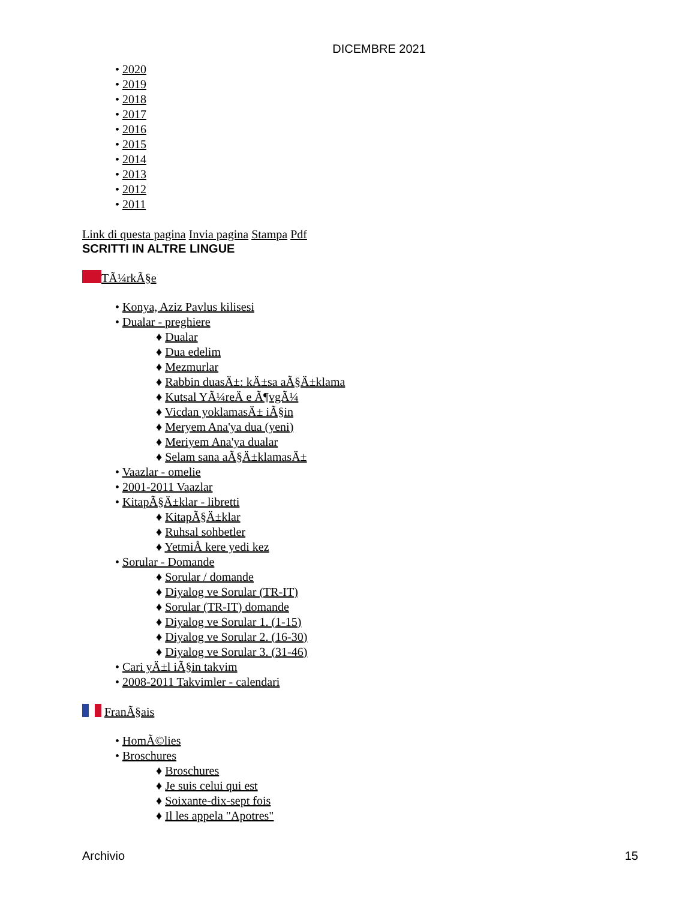DICEMBRE 2021
• 2020
• 2019
• 2018
• 2017
• 2016
• 2015
• 2014
• 2013
• 2012
• 2011
Link di questa pagina Invia pagina Stampa Pdf
SCRITTI IN ALTRE LINGUE
TÃ¼rkÃ§e
• Konya, Aziz Pavlus kilisesi
• Dualar - preghiere
♦ Dualar
♦ Dua edelim
♦ Mezmurlar
♦ Rabbin duasÄ±: kÄ±sa aÃ§Ä±klama
♦ Kutsal YÃ¼reÄ e Ã¶vgÃ¼
♦ Vicdan yoklamasÄ± iÃ§in
♦ Meryem Ana'ya dua (yeni)
♦ Meriyem Ana'ya dualar
♦ Selam sana aÃ§Ä±klamasÄ±
• Vaazlar - omelie
• 2001-2011 Vaazlar
• KitapÃ§Ä±klar - libretti
♦ KitapÃ§Ä±klar
♦ Ruhsal sohbetler
♦ YetmiÅ kere yedi kez
• Sorular - Domande
♦ Sorular / domande
♦ Diyalog ve Sorular (TR-IT)
♦ Sorular (TR-IT) domande
♦ Diyalog ve Sorular 1. (1-15)
♦ Diyalog ve Sorular 2. (16-30)
♦ Diyalog ve Sorular 3. (31-46)
• Cari yÄ±l iÃ§in takvim
• 2008-2011 Takvimler - calendari
FranÃ§ais
• HomÃ©lies
• Broschures
♦ Broschures
♦ Je suis celui qui est
♦ Soixante-dix-sept fois
♦ Il les appela "Apotres"
Archivio 15